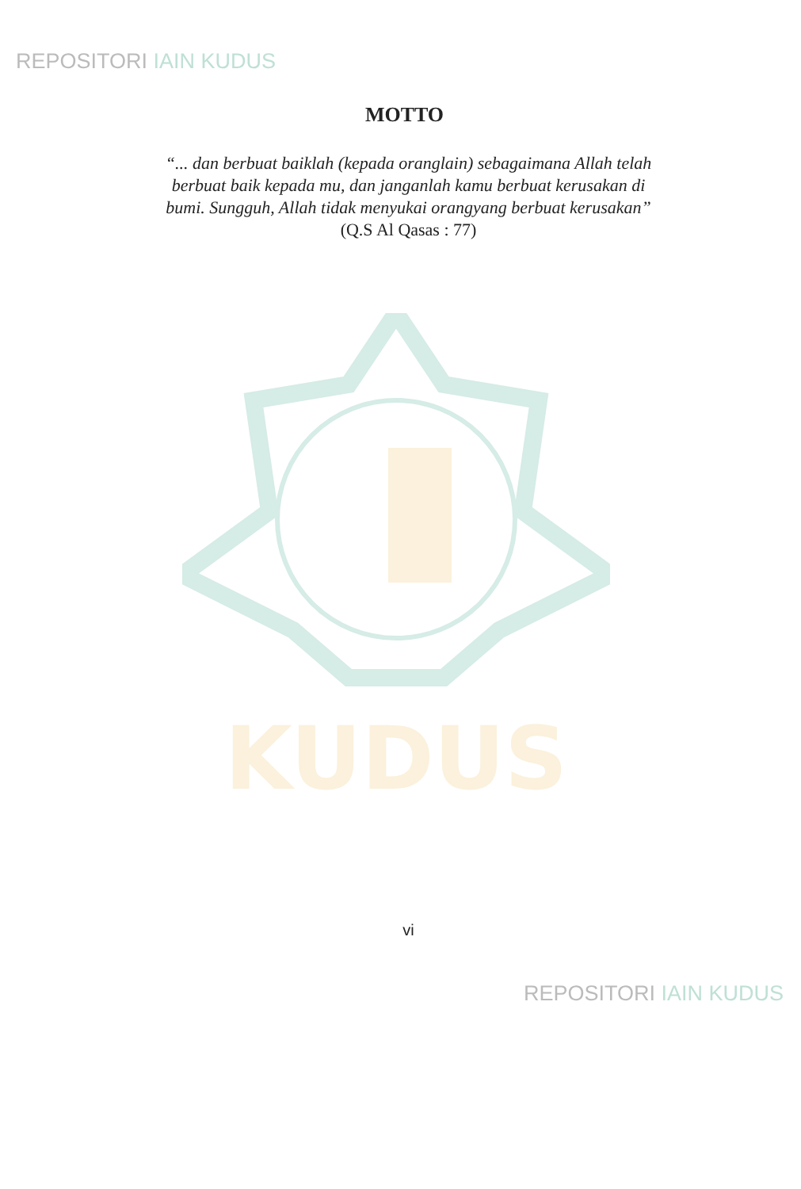REPOSITORI IAIN KUDUS
KUDUS
MOTTO
“... dan berbuat baiklah (kepada oranglain) sebagaimana Allah telah
berbuat baik kepada mu, dan janganlah kamu berbuat kerusakan di
bumi. Sungguh, Allah tidak menyukai orangyang berbuat kerusakan”
(Q.S Al Qasas : 77)
vi
REPOSITORI IAIN KUDUS